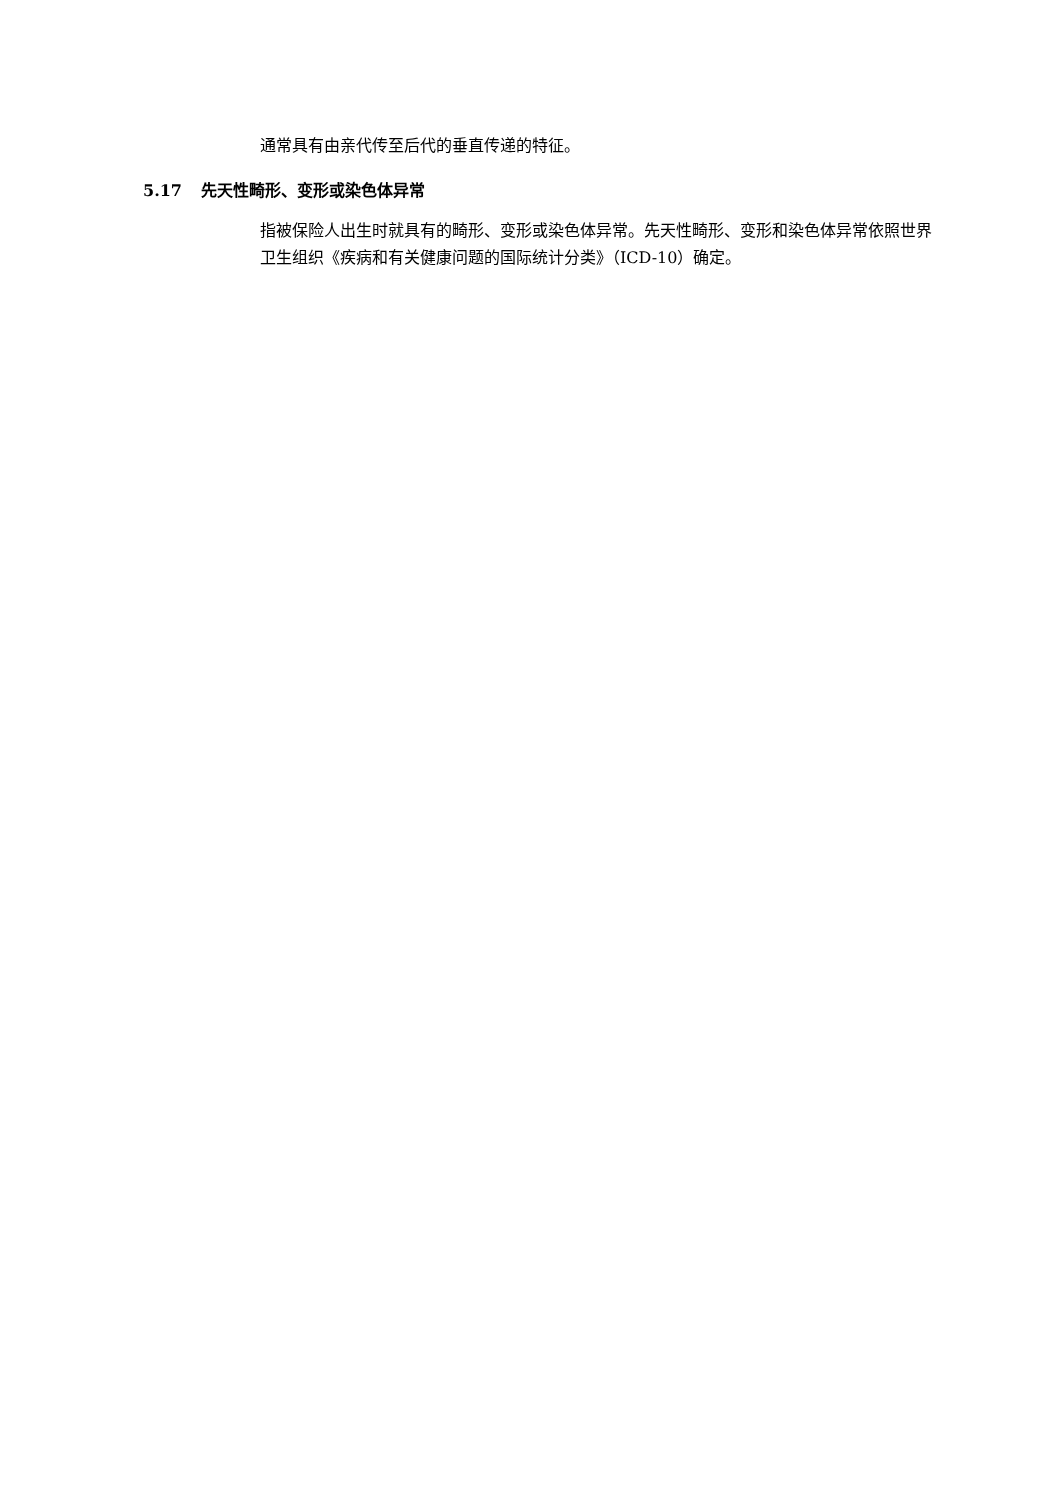通常具有由亲代传至后代的垂直传递的特征。
5.17 先天性畸形、变形或染色体异常
指被保险人出生时就具有的畸形、变形或染色体异常。先天性畸形、变形和染色体异常依照世界卫生组织《疾病和有关健康问题的国际统计分类》（ICD-10）确定。